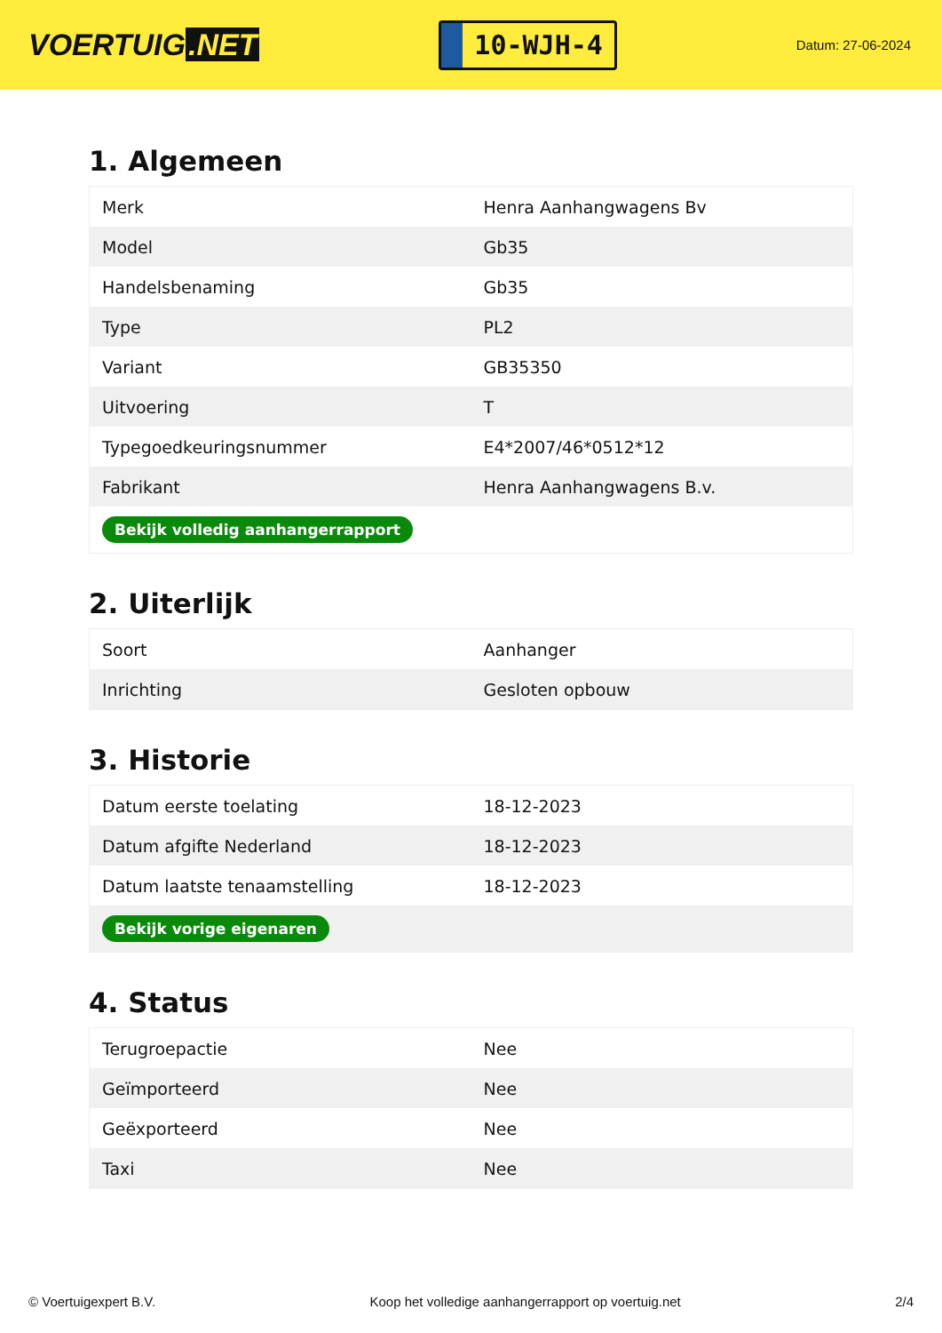VOERTUIG.NET
10-WJH-4
Datum: 27-06-2024
1. Algemeen
| Merk | Henra Aanhangwagens Bv |
| Model | Gb35 |
| Handelsbenaming | Gb35 |
| Type | PL2 |
| Variant | GB35350 |
| Uitvoering | T |
| Typegoedkeuringsnummer | E4*2007/46*0512*12 |
| Fabrikant | Henra Aanhangwagens B.v. |
| Bekijk volledig aanhangerrapport | |
2. Uiterlijk
| Soort | Aanhanger |
| Inrichting | Gesloten opbouw |
3. Historie
| Datum eerste toelating | 18-12-2023 |
| Datum afgifte Nederland | 18-12-2023 |
| Datum laatste tenaamstelling | 18-12-2023 |
| Bekijk vorige eigenaren | |
4. Status
| Terugroepactie | Nee |
| Geïmporteerd | Nee |
| Geëxporteerd | Nee |
| Taxi | Nee |
© Voertuigexpert B.V. Koop het volledige aanhangerrapport op voertuig.net 2/4